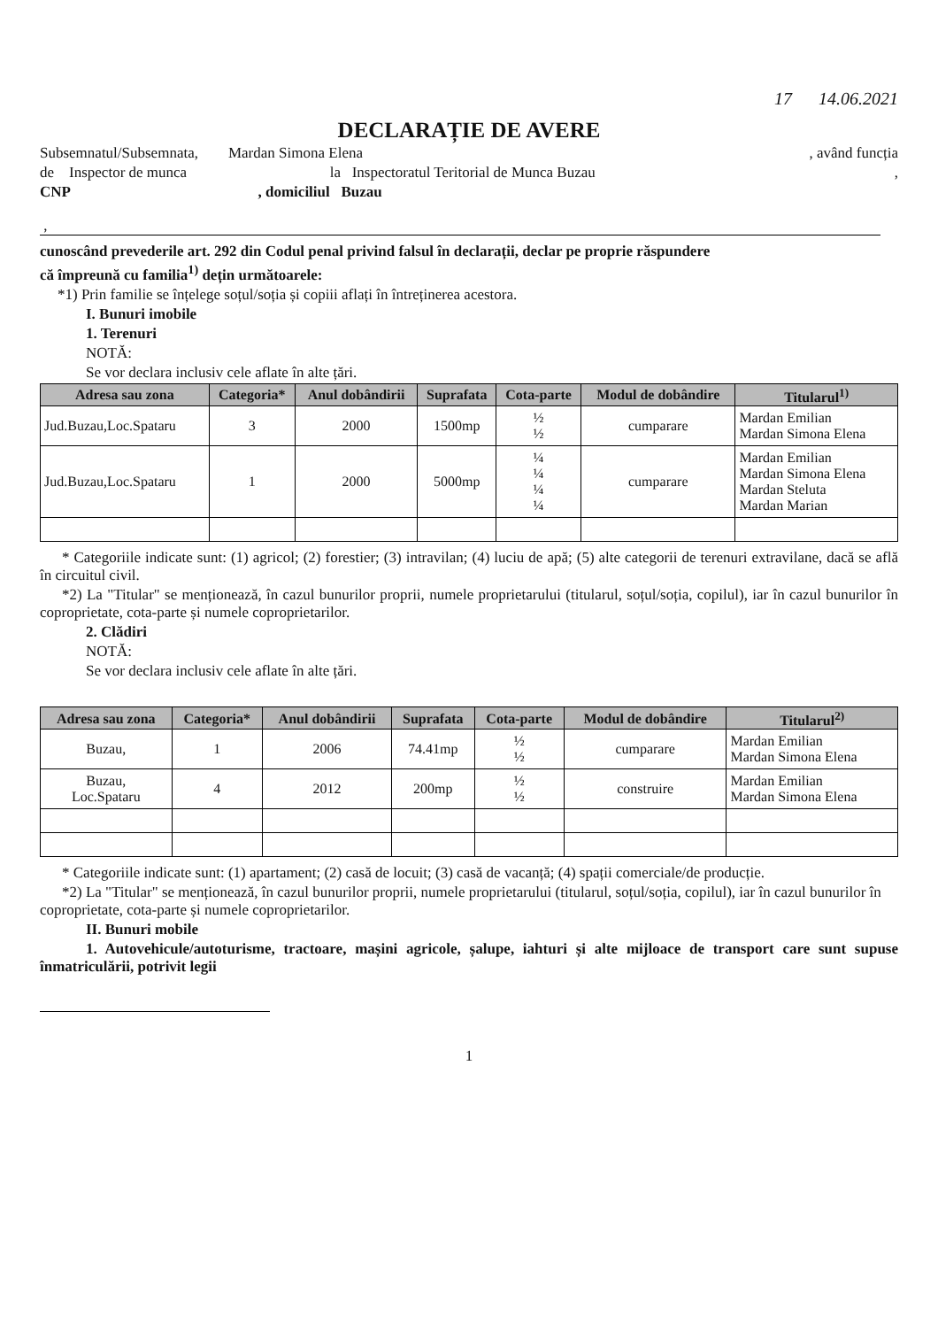17 14.06.2021
DECLARAȚIE DE AVERE
Subsemnatul/Subsemnata, Mardan Simona Elena, având funcția
de Inspector de munca la Inspectoratul Teritorial de Munca Buzau,
CNP , domiciliul Buzau
,
cunoscând prevederile art. 292 din Codul penal privind falsul în declarații, declar pe proprie răspundere
că împreună cu familia<sup>1)</sup> dețin următoarele:
*1) Prin familie se înțelege soțul/soția și copiii aflați în întreținerea acestora.
I. Bunuri imobile
1. Terenuri
NOTĂ:
Se vor declara inclusiv cele aflate în alte țări.
| Adresa sau zona | Categoria* | Anul dobândirii | Suprafata | Cota-parte | Modul de dobândire | Titularul<sup>1)</sup> |
| --- | --- | --- | --- | --- | --- | --- |
| Jud.Buzau,Loc.Spataru | 3 | 2000 | 1500mp | ½ ½ | cumparare | Mardan Emilian Mardan Simona Elena |
| Jud.Buzau,Loc.Spataru | 1 | 2000 | 5000mp | ¼ ¼ ¼ ¼ | cumparare | Mardan Emilian Mardan Simona Elena Mardan Steluta Mardan Marian |
* Categoriile indicate sunt: (1) agricol; (2) forestier; (3) intravilan; (4) luciu de apă; (5) alte categorii de terenuri extravilane, dacă se află în circuitul civil.
*2) La "Titular" se menționează, în cazul bunurilor proprii, numele proprietarului (titularul, soțul/soția, copilul), iar în cazul bunurilor în coproprietate, cota-parte și numele coproprietarilor.
2. Clădiri
NOTĂ:
Se vor declara inclusiv cele aflate în alte țări.
| Adresa sau zona | Categoria* | Anul dobândirii | Suprafata | Cota-parte | Modul de dobândire | Titularul<sup>2)</sup> |
| --- | --- | --- | --- | --- | --- | --- |
| Buzau, | 1 | 2006 | 74.41mp | ½ ½ | cumparare | Mardan Emilian Mardan Simona Elena |
| Buzau, Loc.Spataru | 4 | 2012 | 200mp | ½ ½ | construire | Mardan Emilian Mardan Simona Elena |
* Categoriile indicate sunt: (1) apartament; (2) casă de locuit; (3) casă de vacanță; (4) spații comerciale/de producție.
*2) La "Titular" se menționează, în cazul bunurilor proprii, numele proprietarului (titularul, soțul/soția, copilul), iar în cazul bunurilor în coproprietate, cota-parte și numele coproprietarilor.
II. Bunuri mobile
1. Autovehicule/autoturisme, tractoare, mașini agricole, șalupe, iahturi și alte mijloace de transport care sunt supuse înmatriculării, potrivit legii
1